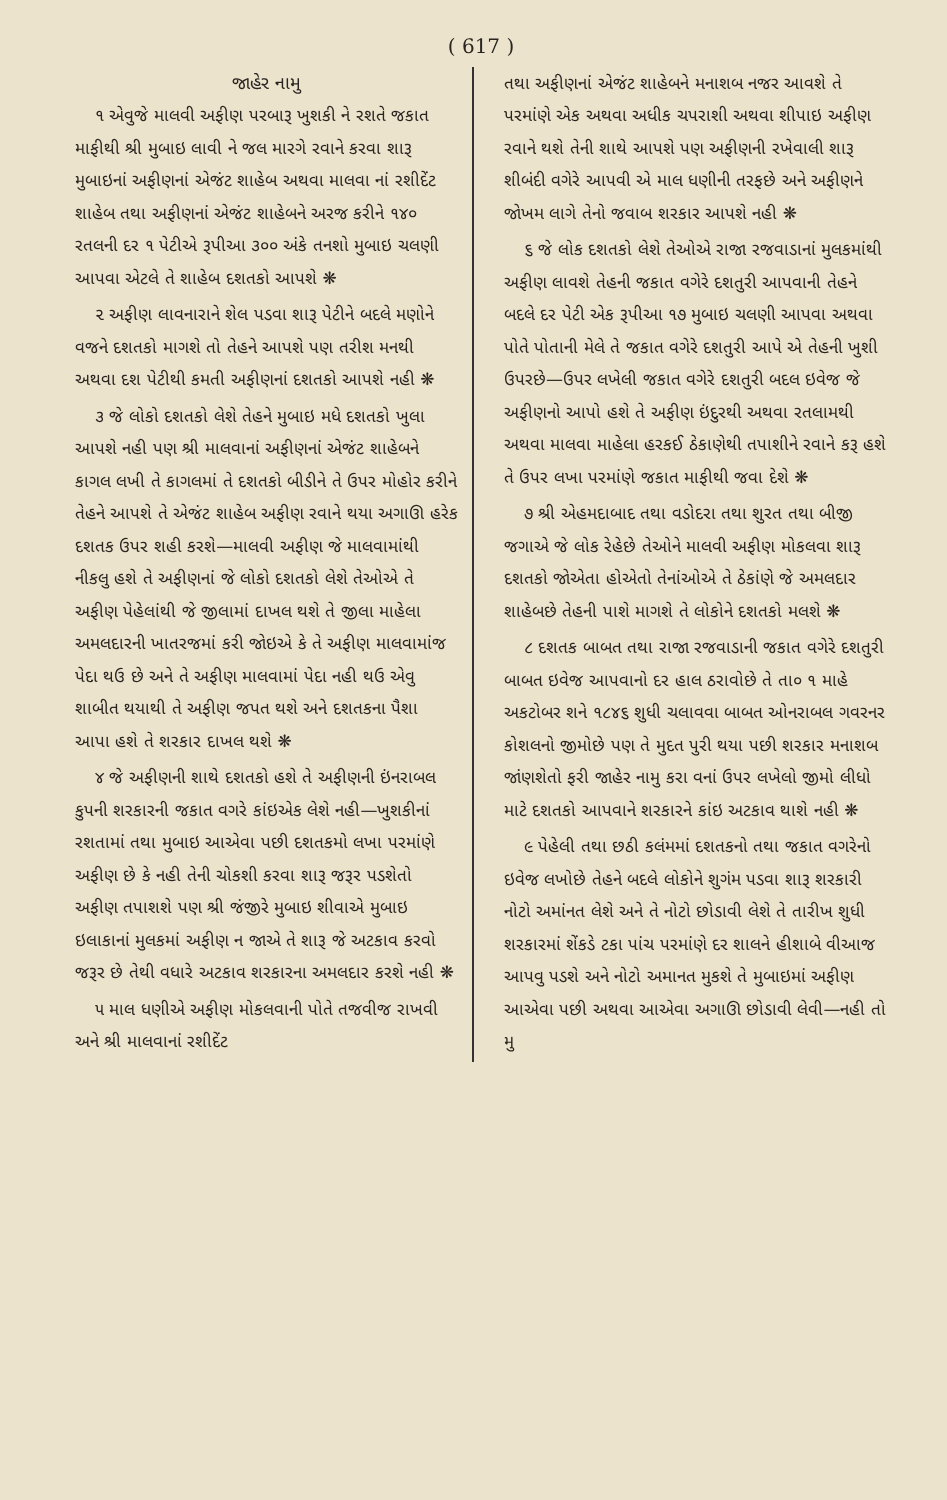( 617 )
જાહેર નામુ
૧ એવુજે માલવી અફીણ પરબારૂ ખુશકી ને રશતે જકાત માફીથી શ્રી મુબાઇ લાવી ને જલ મારગે રવાને કરવા શારૂ મુબાઇનાં અફીણનાં એજંટ શાહેબ અથવા માલવા નાં રશીદેંટ શાહેબ તથા અફીણનાં એજંટ શાહેબને અરજ કરીને ૧૪૦ રતલની દર ૧ પેટીએ રૂપીઆ ૩૦૦ અંકે તનશો મુબાઇ ચલણી આપવા એટલે તે શાહેબ દશતકો આપશે ❋
૨ અફીણ લાવનારાને શેલ પડવા શારૂ પેટીને બદલે મણોને વજને દશતકો માગશે તો તેહને આપશે પણ તરીશ મનથી અથવા દશ પેટીથી કમતી અફીણનાં દશતકો આપશે નહી ❋
૩ જે લોકો દશતકો લેશે તેહને મુબાઇ મધે દશતકો ખુલા આપશે નહી પણ શ્રી માલવાનાં અફીણનાં એજંટ શાહેબને કાગલ લખી તે કાગલમાં તે દશતકો બીડીને તે ઉપર મોહોર કરીને તેહને આપશે તે એજંટ શાહેબ અફીણ રવાને થયા અગાઊ હરેક દશતક ઉપર શહી કરશે—માલવી અફીણ જે માલવામાંથી નીકલુ હશે તે અફીણનાં જે લોકો દશતકો લેશે તેઓએ તે અફીણ પેહેલાંથી જે જીલામાં દાખલ થશે તે જીલા માહેલા અમલદારની ખાતરજમાં કરી જોઇએ કે તે અફીણ માલવામાંજ પેદા થઉ છે અને તે અફીણ માલવામાં પેદા નહી થઉ એવુ શાબીત થયાથી તે અફીણ જપત થશે અને દશતકના પૈશા આપા હશે તે શરકાર દાખલ થશે ❋
૪ જે અફીણની શાથે દશતકો હશે તે અફીણની ઇંનરાબલ કુપની શરકારની જકાત વગરે કાંઇએક લેશે નહી—ખુશકીનાં રશતામાં તથા મુબાઇ આએવા પછી દશતકમો લખા પરમાંણે અફીણ છે કે નહી તેની ચોકશી કરવા શારૂ જરૂર પડશેતો અફીણ તપાશશે પણ શ્રી જંજીરે મુબાઇ શીવાએ મુબાઇ ઇલાકાનાં મુલકમાં અફીણ ન જાએ તે શારૂ જે અટકાવ કરવો જરૂર છે તેથી વધારે અટકાવ શરકારના અમલદાર કરશે નહી ❋
૫ માલ ધણીએ અફીણ મોકલવાની પોતે તજવીજ રાખવી અને શ્રી માલવાનાં રશીદેંટ
તથા અફીણનાં એજંટ શાહેબને મનાશબ નજર આવશે તે પરમાંણે એક અથવા અધીક ચપરાશી અથવા શીપાઇ અફીણ રવાને થશે તેની શાથે આપશે પણ અફીણની રખેવાલી શારૂ શીબંદી વગેરે આપવી એ માલ ધણીની તરફછે અને અફીણને જોખમ લાગે તેનો જવાબ શરકાર આપશે નહી ❋
૬ જે લોક દશતકો લેશે તેઓએ રાજા રજવાડાનાં મુલકમાંથી અફીણ લાવશે તેહની જકાત વગેરે દશતુરી આપવાની તેહને બદલે દર પેટી એક રૂપીઆ ૧૭ મુબાઇ ચલણી આપવા અથવા પોતે પોતાની મેલે તે જકાત વગેરે દશતુરી આપે એ તેહની ખુશી ઉપરછે—ઉપર લખેલી જકાત વગેરે દશતુરી બદલ ઇવેજ જે અફીણનો આપો હશે તે અફીણ ઇંદુરથી અથવા રતલામથી અથવા માલવા માહેલા હરકઈ ઠેકાણેથી તપાશીને રવાને કરૂ હશે તે ઉપર લખા પરમાંણે જકાત માફીથી જવા દેશે ❋
૭ શ્રી એહમદાબાદ તથા વડોદરા તથા શુરત તથા બીજી જગાએ જે લોક રેહેછે તેઓને માલવી અફીણ મોકલવા શારૂ દશતકો જોએતા હોએતો તેનાંઓએ તે ઠેકાંણે જે અમલદાર શાહેબછે તેહની પાશે માગશે તે લોકોને દશતકો મલશે ❋
૮ દશતક બાબત તથા રાજા રજવાડાની જકાત વગેરે દશતુરી બાબત ઇવેજ આપવાનો દર હાલ ઠરાવોછે તે તા૦ ૧ માહે અકટોબર શને ૧૮૪૬ શુધી ચલાવવા બાબત ઓનરાબલ ગવરનર કોશલનો જીમોછે પણ તે મુદત પુરી થયા પછી શરકાર મનાશબ જાંણશેતો ફરી જાહેર નામુ કરા વનાં ઉપર લખેલો જીમો લીધો માટે દશતકો આપવાને શરકારને કાંઇ અટકાવ થાશે નહી ❋
૯ પેહેલી તથા છઠી કલંમમાં દશતકનો તથા જકાત વગરેનો ઇવેજ લખોછે તેહને બદલે લોકોને શુગંમ પડવા શારૂ શરકારી નોટો અમાંનત લેશે અને તે નોટો છોડાવી લેશે તે તારીખ શુધી શરકારમાં શેંકડે ટકા પાંચ પરમાંણે દર શાલને હીશાબે વીઆજ આપવુ પડશે અને નોટો અમાનત મુકશે તે મુબાઇમાં અફીણ આએવા પછી અથવા આએવા અગાઊ છોડાવી લેવી—નહી તો મુ